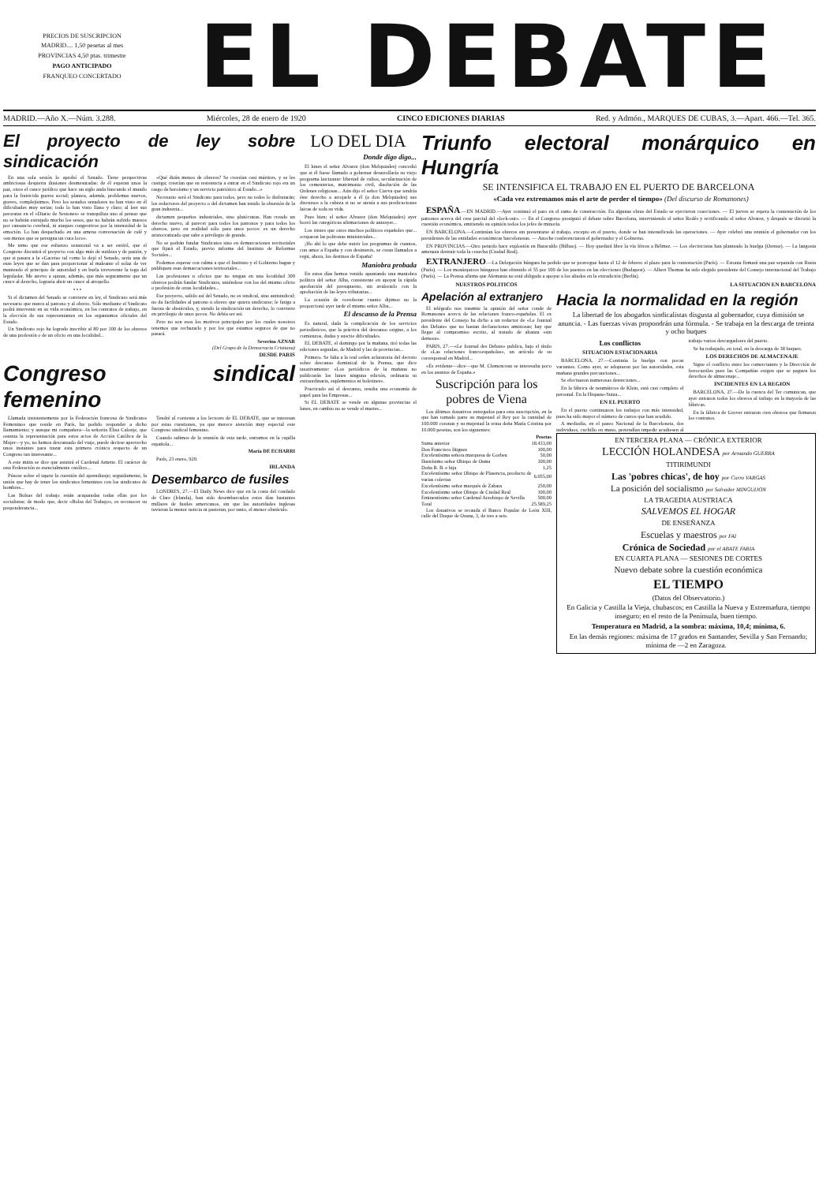PRECIOS DE SUSCRIPCION
MADRID.... 1,50 pesetas al mes
PROVINCIAS 4,50 ptas. trimestre
PAGO ANTICIPADO
FRANQUEO CONCERTADO
EL DEBATE
MADRID.—Año X.—Núm. 3.288. Miércoles, 28 de enero de 1920 CINCO EDICIONES DIARIAS Red. y Admón., MARQUES DE CUBAS, 3.—Apart. 466.—Tel. 365.
El proyecto de ley sobre sindicación
En una sola sesión lo aprobó el Senado. Tiene perspectivas ambiciosas despierta ilusiones desmesuradas: de él esperan unos la paz, otros el cauce jurídico que hace un siglo anda buscando el mundo para la fratricida guerra social; plantea, además, problemas nuevos, graves, complejísimos. Pero los sesudos senadores no han visto en él dificultades muy serias; todo lo han visto llano y claro; al leer sus peroratas en el «Diario de Sesiones» se tranquiliza uno al pensar que no se habrán estrujado mucho los sesos, que no habrán sufrido mareos por cansancio cerebral, ni ataques congestivos por la intensidad de la emoción. Lo han despachado en una amena conversación de café y «en menos que se persigna un cura loco».
Me temo que ese esfuerzo senatorial va a ser estéril, que el Congreso discutirá el proyecto con algo más de sutileza y de pasión, y que si pasara a la «Gaceta» tal como lo dejó el Senado, sería una de esas leyes que se dan para proporcionar al maleante el solaz de ver manteado el principio de autoridad y en burla irreverente la toga del legislador. Me atrevo a opinar, además, que más seguramente que un cauce al derecho, lograría abrir un cauce al atropello.
• • •
Si el dictamen del Senado se convierte en ley, el Sindicato será más necesario que nunca al patrono y al obrero. Sólo mediante el Sindicato podrá intervenir en su vida económica, en los contratos de trabajo, en la elección de sus representantes en los organismos oficiales del Estado.
Un Sindicato rojo ha logrado inscribir al 80 por 100 de los obreros de una profesión o de un oficio en una localidad...
«Qué dirán menos de obreros? Se creerían casi mártires, y se les castiga; creerían que su resistencia a entrar en el Sindicato rojo era un rasgo de heroísmo y un servicio patriótico al Estado...»
Necesario será el Sindicato para todos, pero no todos lo disfrutarán; los redactores del proyecto o del dictamen han tenido la obsesión de la gran industria...
dictamen pequeños industriales, sino plutócratas. Han creado un derecho nuevo, al parecer para todos los patronos y para todos los obreros, pero en realidad sólo para unos pocos: es un derecho aristocratizado que sabe a privilegio de grande.
No se podrán fundar Sindicatos sino en demarcaciones territoriales que fijará el Estado, previo informe del Instituto de Reformas Sociales...
Podemos esperar con calma a que el Instituto y el Gobierno hagan y publiquen esas demarcaciones territoriales...
Las profesiones u oficios que no tengan en una localidad 300 obreros podrán fundar Sindicatos, uniéndose con los del mismo oficio o profesión de otras localidades...
Ese proyecto, salido así del Senado, no es sindical, sino antisindical; no da facilidades al patrono u obrero que quiera sindicarse; le fatiga a fuerza de obstáculos, y, siendo la sindicación un derecho, lo convierte en privilegio de unos pocos. No debía ser así.
Pero no son esos los motivos principales por los cuales nosotros tenemos que rechazarlo y por los que estamos seguros de que no pasará.
Severino AZNAR
(Del Grupo de la Democracia Cristiana)
DESDE PARIS
Congreso sindical femenino
Llamada insistentemente por la Federación francesa de Sindicatos Femeninos que reside en París, ha podido responder a dicho llamamiento; y aunque mi compañera—la señorita Elisa Calonje, que ostenta la representación para estos actos de Acción Católica de la Mujer—y yo, no hemos descansado del viaje, puede decirse aprovecho unos instantes para trazar esta primera crónica respecto de un Congreso tan interesante...
A este mitin se dice que asistirá el Cardenal Amette. El carácter de esta Federación es esencialmente católico...
Púsose sobre el tapete la cuestión del aprendizaje; seguidamente, la unión que hay de tener los sindicatos femeninos con los sindicatos de hombres...
Las Bolsas del trabajo están acaparadas todas ellas por los socialistas; de modo que, decir «Bolsa del Trabajo», es reconocer su preponderancia...
Tendré al corriente a los lectores de EL DEBATE, que se interesan por estas cuestiones, ya que merece atención muy especial este Congreso sindical femenino.
Cuando salimos de la reunión de esta tarde, entramos en la capilla española...
María DE ECHARRI
París, 23 enero, 920.
IRLANDA
Desembarco de fusiles
LONDRES, 27.—El Daily News dice que en la costa del condado de Clare (Irlanda), han sido desembarcados estos días bastantes millares de fusiles americanos, sin que las autoridades inglesas tuvieran la menor noticia ni pusieran, por tanto, el menor obstáculo.
LO DEL DIA
Donde digo digo...
El lunes el señor Alvarez (don Melquiades) concedió que si él fuese llamado a gobernar desarrollaría su viejo programa laicizante: libertad de cultos, secularización de los cementerios, matrimonio civil, disolución de las Ordenes religiosas... Aún dijo el señor Cierva que tendría éste derecho a arrojarle a él (a don Melquiades) sus discursos a la cabeza si no se atenía a sus predicaciones laicas de toda su vida.
Pues bien; el señor Alvarez (don Melquiades) ayer borró las categóricas afirmaciones de anteayer...
Los tristes que otros muchos políticos españoles que... ocuparon las poltronas ministeriales...
¡Ho ahí lo que debe nutrir los programas de cuantos, con amor a España y con desinterés, se crean llamados a regir, ahora, los destinos de España!
Maniobra probada
En estos días hemos venido apuntando una maniobra política del señor Alba, consistente en apoyar la rápida aprobación del presupuesto, sin avalorarlo con la aprobación de las leyes tributarias...
La ocasión de corroborar cuanto dijimos no la proporcionó ayer tarde el mismo señor Alba...
El descanso de la Prensa
Es natural, dada la complicación de los servicios periodísticos, que la práctica del descanso origine, a los comienzos, dudas y suscite dificultades.
EL DEBATE, el domingo por la mañana, tiró todas las ediciones seguidas, de Madrid y las de provincias...
Primero. Se falta a la real orden aclaratoria del decreto sobre descanso dominical de la Prensa, que dice taxativamente: «Los periódicos de la mañana no publicarán los lunes ninguna edición, ordinaria ni extraordinaria, suplementos ni boletines».
Practicado así el descanso, resulta una economía de papel para las Empresas...
Si EL DEBATE se vende en algunas provincias el lunes, en cambio no se vende el martes...
Triunfo electoral monárquico en Hungría
SE INTENSIFICA EL TRABAJO EN EL PUERTO DE BARCELONA
«Cada vez extremamos más el arte de perder el tiempo» (Del discurso de Romanones)
ESPAÑA.—EN MADRID.—Ayer continuó el paro en el ramo de construcción. En algunas obras del Estado se ejercieron coacciones. — El jueves se espera la contestación de los patronos acerca del cese parcial del «lock-out». — En el Congreso prosiguió el debate sobre Barcelona, interviniendo el señor Rodés y rectificando el señor Alvarez, y después se discutió la cuestión económica, emitiendo su opinión todos los jefes de minoría.
EN BARCELONA.—Continúan los obreros sin presentarse al trabajo, excepto en el puerto, donde se han intensificado las operaciones. — Ayer celebró una reunión el gobernador con los presidentes de las entidades económicas barcelonesas. — Anoche conferenciaron el gobernador y el Gobierno.
EN PROVINCIAS.—Otro petardo hace explosión en Baracaldo (Bilbao). — Hoy quedará libre la vía férrea a Bélmez. — Los electricistas han planteado la huelga (Orense). — La langosta amenaza destruir toda la cosecha (Ciudad Real).
EXTRANJERO.—La Delegación húngara ha pedido que se prorrogue hasta el 12 de febrero el plazo para la contestación (París). — Estonia firmará una paz separada con Rusia (París). — Los monárquicos húngaros han obtenido el 55 por 100 de los puestos en las elecciones (Budapest). — Albert Thomas ha sido elegido presidente del Consejo internacional del Trabajo (París). — La Prensa afirma que Alemania no está obligada a apoyar a los aliados en la extradición (Berlín).
NUESTROS POLITICOS
Apelación al extranjero
El telégrafo nos trasmite la opinión del señor conde de Romanones acerca de las relaciones franco-españolas. El ex presidente del Consejo ha dicho a un redactor de «Le Journal des Debats» que no bastan declaraciones amistosas; hay que llegar al compromiso escrito, al tratado de alianza «sin demora».
PARIS, 27.—«Le Journal des Debats» publica, bajo el título de «Las relaciones francoespañolas», un artículo de su corresponsal en Madrid...
«Es evidente—dice—que M. Clemenceau se interesaba poco en los asuntos de España.»
Suscripción para los pobres de Viena
Los últimos donativos entregados para esta suscripción, en la que han tomado parte su majestad el Rey por la cantidad de 100.000 coronas y su majestad la reina doña María Cristina por 10.000 pesetas, son los siguientes:
| | Pesetas |
| Suma anterior | 18.433,00 |
| Don Francisco Iñiguez | 100,00 |
| Excelentísima señora marquesa de Gorbea | 50,00 |
| Ilustrísimo señor Obispo de Osma | 100,00 |
| Doña R. B. e hija | 1,25 |
| Excelentísimo señor Obispo de Plasencia, producto de varias colectas | 6.055,00 |
| Excelentísimo señor marqués de Zabara | 250,00 |
| Excelentísimo señor Obispo de Ciudad Real | 100,00 |
| Eminentísimo señor Cardenal Arzobispo de Sevilla | 500,00 |
| Total | 25.589,25 |
Los donativos se recauda el Banco Popular de León XIII, calle del Duque de Osuna, 3, de tres a seis.
LA SITUACION EN BARCELONA
Hacia la normalidad en la región
La libertad de los abogados sindicalistas disgusta al gobernador, cuya dimisión se anuncia. - Las fuerzas vivas propondrán una fórmula. - Se trabaja en la descarga de treinta y ocho buques
Los conflictos
SITUACION ESTACIONARIA
BARCELONA, 27.—Continúa la huelga con pocas variantes. Como ayer, se adoptaron por las autoridades, esta mañana grandes precauciones...
Se efectuaron numerosas detenciones...
En la fábrica de neumáticos de Klein, está casi completo el personal. En la Hispano-Suiza...
EN EL PUERTO
En el puerto continuaron los trabajos con más intensidad, pues ha sido mayor el número de carros que han acudido.
A mediodía, en el paseo Nacional de la Barceloneta, dos individuos, cuchillo en mano, pretendían impedir acudiesen al trabajo varios descargadores del puerto.
Se ha trabajado, en total, en la descarga de 38 buques.
LOS DERECHOS DE ALMACENAJE
Sigue el conflicto entre los comerciantes y la Dirección de ferrocarriles pues las Compañías exigen que se paguen los derechos de almacenaje...
INCIDENTES EN LA REGION
BARCELONA, 27.—De la cuenca del Ter comunican, que ayer entraron todos los obreros al trabajo en la mayoría de las fábricas.
En la fábrica de Grover entraron cien obreros que firmaron los contratos.
EN TERCERA PLANA — CRÓNICA EXTERIOR
LECCIÓN HOLANDESA por Armando GUERRA
TITIRIMUNDI
Las 'pobres chicas', de hoy por Curro VARGAS
La posición del socialismo por Salvador MINGUIJON
LA TRAGEDIA AUSTRIACA
SALVEMOS EL HOGAR
DE ENSEÑANZA
Escuelas y maestros por FAI
Crónica de Sociedad por el ABATE FARIA
EN CUARTA PLANA — SESIONES DE CORTES
Nuevo debate sobre la cuestión económica
EL TIEMPO
(Datos del Observatorio.)
En Galicia y Castilla la Vieja, chubascos; en Castilla la Nueva y Extremadura, tiempo inseguro; en el resto de la Península, buen tiempo.
Temperatura en Madrid, a la sombra: máxima, 10,4; mínima, 6.
En las demás regiones: máxima de 17 grados en Santander, Sevilla y San Fernando; mínima de —2 en Zaragoza.